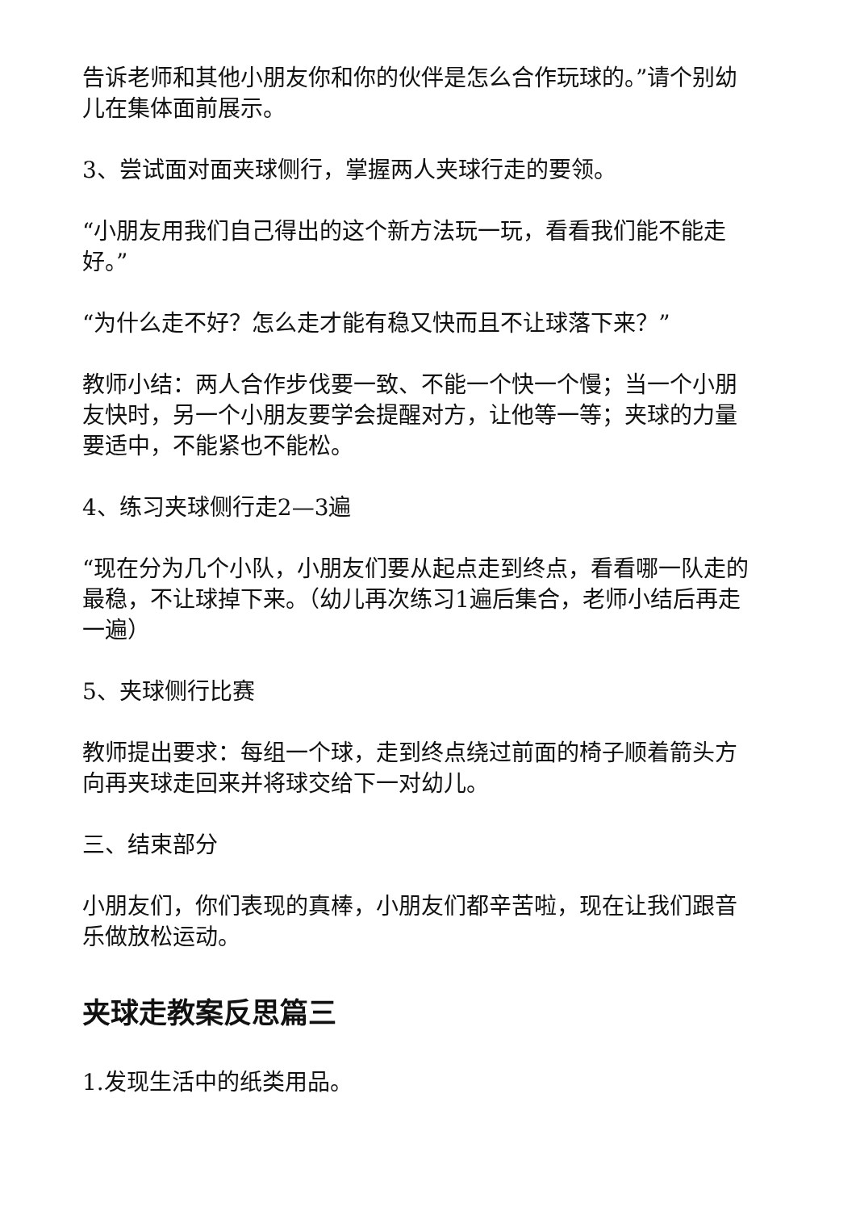告诉老师和其他小朋友你和你的伙伴是怎么合作玩球的。”请个别幼儿在集体面前展示。
3、尝试面对面夹球侧行，掌握两人夹球行走的要领。
“小朋友用我们自己得出的这个新方法玩一玩，看看我们能不能走好。”
“为什么走不好？怎么走才能有稳又快而且不让球落下来？”
教师小结：两人合作步伐要一致、不能一个快一个慢；当一个小朋友快时，另一个小朋友要学会提醒对方，让他等一等；夹球的力量要适中，不能紧也不能松。
4、练习夹球侧行走2—3遍
“现在分为几个小队，小朋友们要从起点走到终点，看看哪一队走的最稳，不让球掉下来。（幼儿再次练习1遍后集合，老师小结后再走一遍）
5、夹球侧行比赛
教师提出要求：每组一个球，走到终点绕过前面的椅子顺着箭头方向再夹球走回来并将球交给下一对幼儿。
三、结束部分
小朋友们，你们表现的真棒，小朋友们都辛苦啦，现在让我们跟音乐做放松运动。
夹球走教案反思篇三
1.发现生活中的纸类用品。